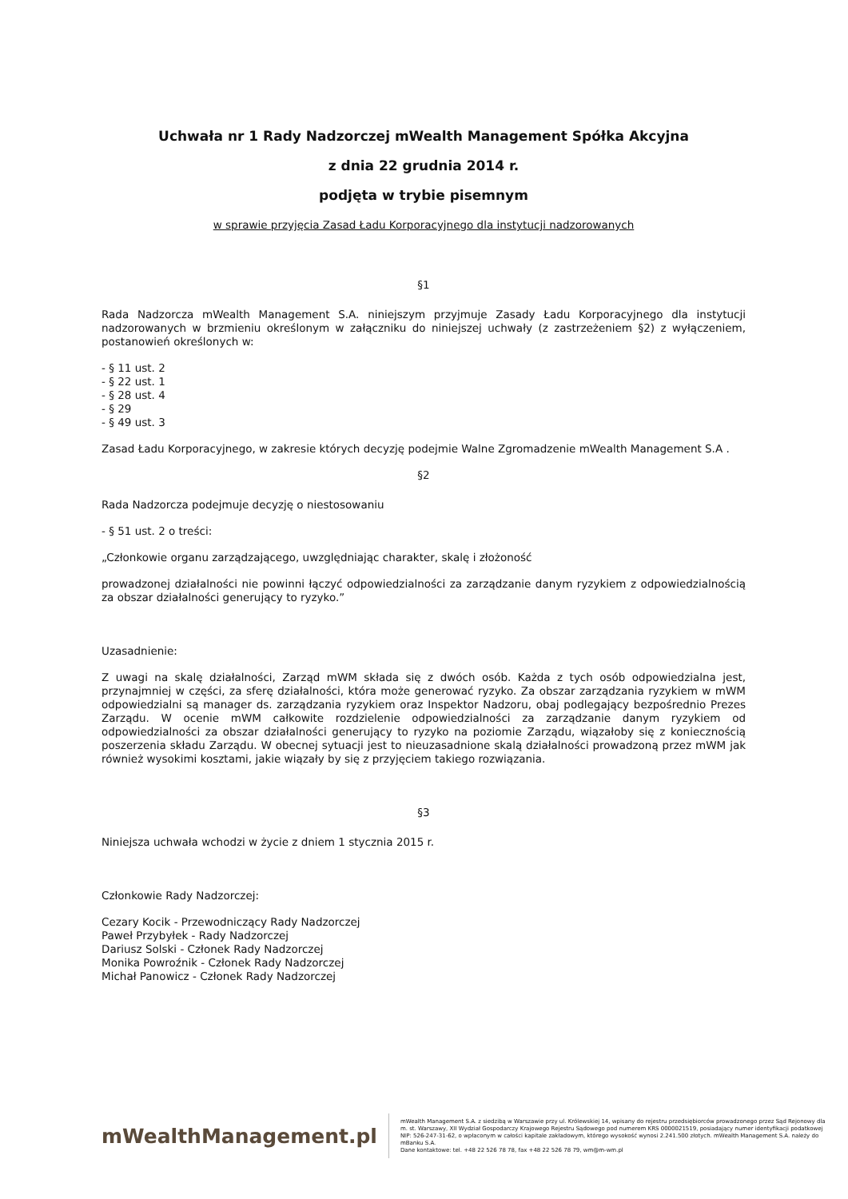Uchwała nr 1 Rady Nadzorczej mWealth Management Spółka Akcyjna
z dnia 22 grudnia 2014 r.
podjęta w trybie pisemnym
w sprawie przyjęcia Zasad Ładu Korporacyjnego dla instytucji nadzorowanych
§1
Rada Nadzorcza mWealth Management S.A. niniejszym przyjmuje Zasady Ładu Korporacyjnego dla instytucji nadzorowanych w brzmieniu określonym w załączniku do niniejszej uchwały (z zastrzeżeniem §2) z wyłączeniem, postanowień określonych w:
- § 11 ust. 2
- § 22 ust. 1
- § 28 ust. 4
- § 29
- § 49 ust. 3
Zasad Ładu Korporacyjnego, w zakresie których decyzję podejmie Walne Zgromadzenie mWealth Management S.A .
§2
Rada Nadzorcza podejmuje decyzję o niestosowaniu
- § 51 ust. 2 o treści:
„Członkowie organu zarządzającego, uwzględniając charakter, skalę i złożoność
prowadzonej działalności nie powinni łączyć odpowiedzialności za zarządzanie danym ryzykiem z odpowiedzialnością za obszar działalności generujący to ryzyko.”
Uzasadnienie:
Z uwagi na skalę działalności, Zarząd mWM składa się z dwóch osób. Każda z tych osób odpowiedzialna jest, przynajmniej w części, za sferę działalności, która może generować ryzyko. Za obszar zarządzania ryzykiem w mWM odpowiedzialni są manager ds. zarządzania ryzykiem oraz Inspektor Nadzoru, obaj podlegający bezpośrednio Prezes Zarządu. W ocenie mWM całkowite rozdzielenie odpowiedzialności za zarządzanie danym ryzykiem od odpowiedzialności za obszar działalności generujący to ryzyko na poziomie Zarządu, wiązałoby się z koniecznością poszerzenia składu Zarządu. W obecnej sytuacji jest to nieuzasadnione skalą działalności prowadzoną przez mWM jak również wysokimi kosztami, jakie wiązały by się z przyjęciem takiego rozwiązania.
§3
Niniejsza uchwała wchodzi w życie z dniem 1 stycznia 2015 r.
Członkowie Rady Nadzorczej:
Cezary Kocik - Przewodniczący Rady Nadzorczej
Paweł Przybyłek - Rady Nadzorczej
Dariusz Solski - Członek Rady Nadzorczej
Monika Powroźnik - Członek Rady Nadzorczej
Michał Panowicz - Członek Rady Nadzorczej
mWealthManagement.pl
mWealth Management S.A. z siedzibą w Warszawie przy ul. Królewskiej 14, wpisany do rejestru przedsiębiorców prowadzonego przez Sąd Rejonowy dla m. st. Warszawy, XII Wydział Gospodarczy Krajowego Rejestru Sądowego pod numerem KRS 0000021519, posiadający numer identyfikacji podatkowej NIP: 526-247-31-62, o wpłaconym w całości kapitale zakładowym, którego wysokość wynosi 2.241.500 złotych. mWealth Management S.A. należy do mBanku S.A.
Dane kontaktowe: tel. +48 22 526 78 78, fax +48 22 526 78 79, wm@m-wm.pl